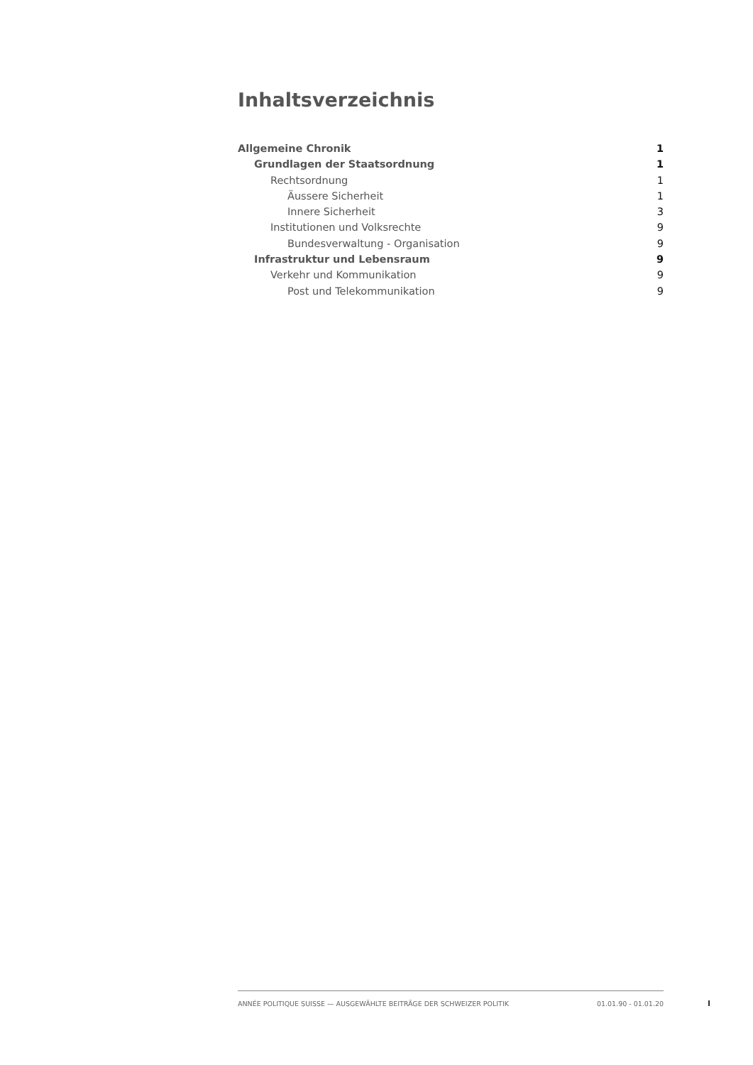Inhaltsverzeichnis
Allgemeine Chronik 1
Grundlagen der Staatsordnung 1
Rechtsordnung 1
Äussere Sicherheit 1
Innere Sicherheit 3
Institutionen und Volksrechte 9
Bundesverwaltung - Organisation 9
Infrastruktur und Lebensraum 9
Verkehr und Kommunikation 9
Post und Telekommunikation 9
ANNÉE POLITIQUE SUISSE — AUSGEWÄHLTE BEITRÄGE DER SCHWEIZER POLITIK 01.01.90 - 01.01.20
I